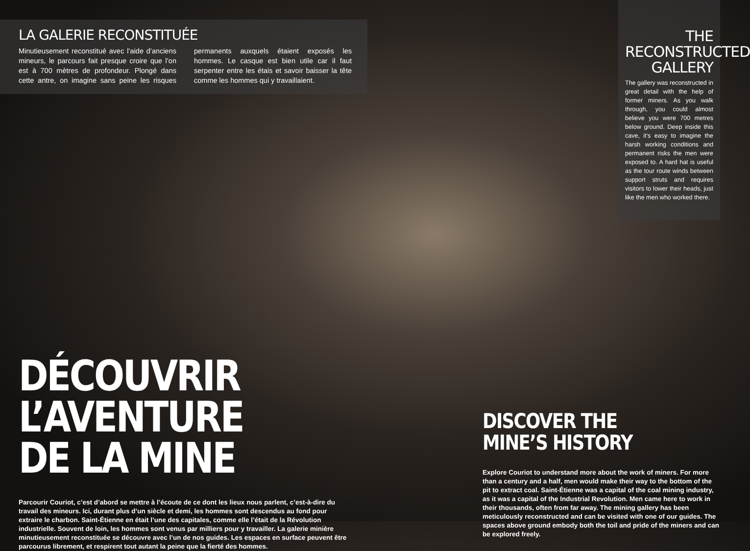LA GALERIE RECONSTITUÉE
Minutieusement reconstitué avec l’aide d’anciens mineurs, le parcours fait presque croire que l’on est à 700 mètres de profondeur. Plongé dans cette antre, on imagine sans peine les risques permanents auxquels étaient exposés les hommes. Le casque est bien utile car il faut serpenter entre les étais et savoir baisser la tête comme les hommes qui y travaillaient.
THE
RECONSTRUCTED
GALLERY
The gallery was reconstructed in great detail with the help of former miners. As you walk through, you could almost believe you were 700 metres below ground. Deep inside this cave, it’s easy to imagine the harsh working conditions and permanent risks the men were exposed to. A hard hat is useful as the tour route winds between support struts and requires visitors to lower their heads, just like the men who worked there.
DÉCOUVRIR L’AVENTURE
DE LA MINE
Parcourir Couriot, c’est d’abord se mettre à l’écoute de ce dont les lieux nous parlent, c’est-à-dire du travail des mineurs. Ici, durant plus d’un siècle et demi, les hommes sont descendus au fond pour extraire le charbon. Saint-Étienne en était l’une des capitales, comme elle l’était de la Révolution industrielle. Souvent de loin, les hommes sont venus par milliers pour y travailler. La galerie minière minutieusement reconstituée se découvre avec l’un de nos guides. Les espaces en surface peuvent être parcourus librement, et respirent tout autant la peine que la fierté des hommes.
DISCOVER THE MINE’S HISTORY
Explore Couriot to understand more about the work of miners. For more than a century and a half, men would make their way to the bottom of the pit to extract coal. Saint-Étienne was a capital of the coal mining industry, as it was a capital of the Industrial Revolution. Men came here to work in their thousands, often from far away. The mining gallery has been meticulously reconstructed and can be visited with one of our guides. The spaces above ground embody both the toil and pride of the miners and can be explored freely.